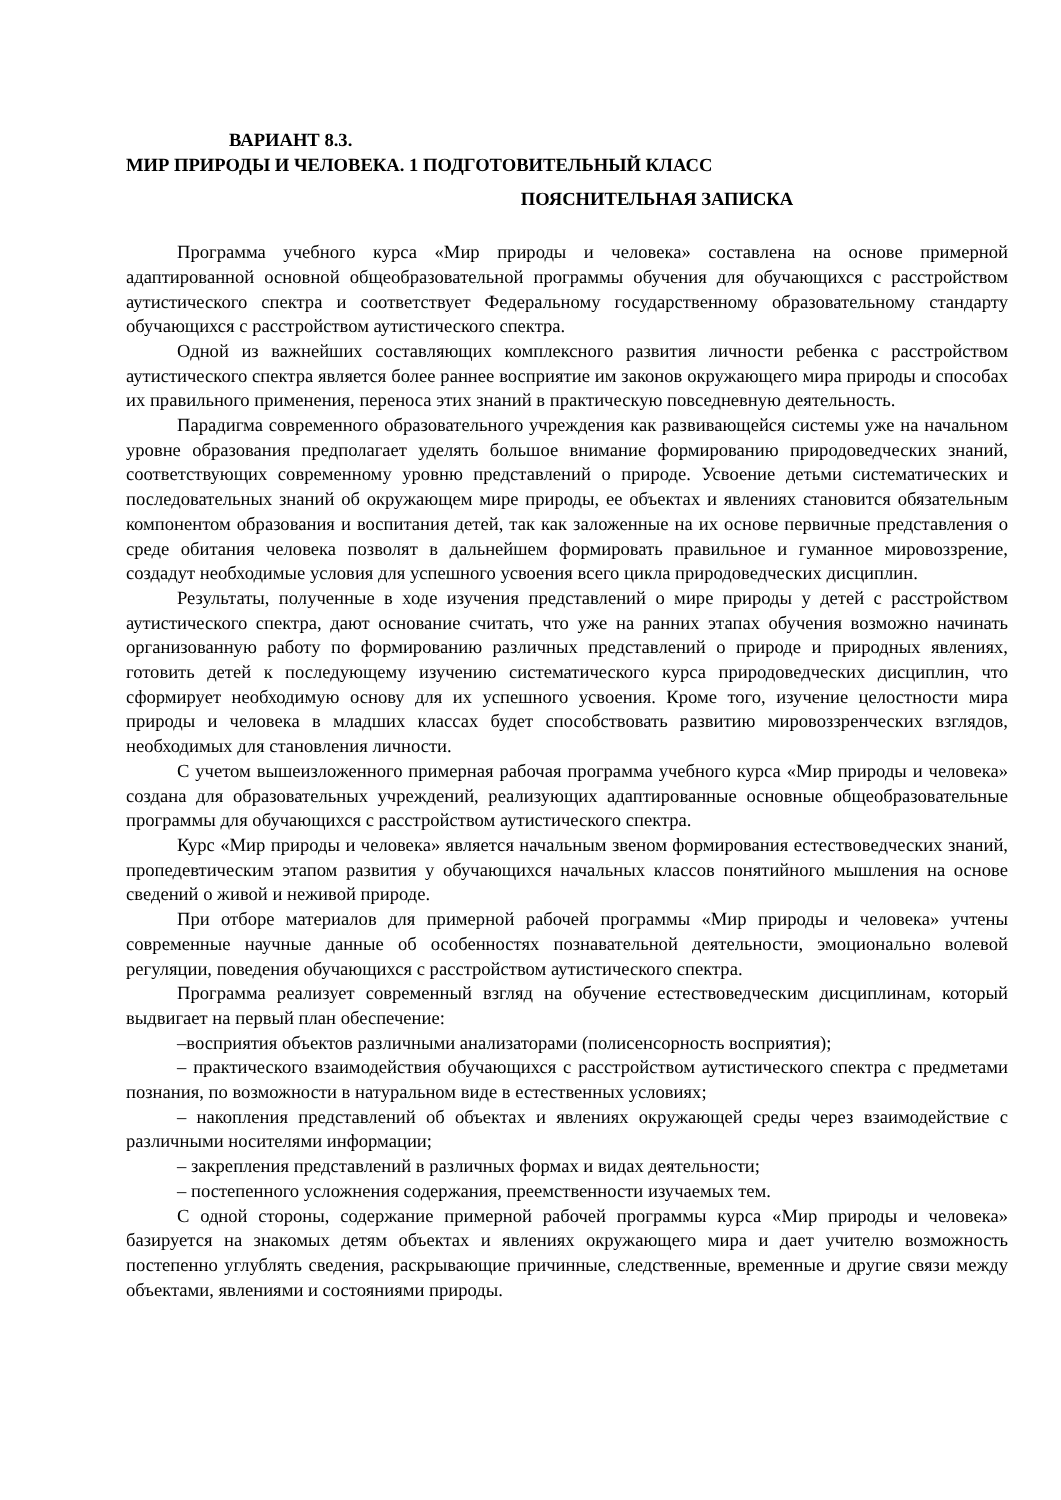ВАРИАНТ 8.3.
МИР ПРИРОДЫ И ЧЕЛОВЕКА. 1 ПОДГОТОВИТЕЛЬНЫЙ КЛАСС
ПОЯСНИТЕЛЬНАЯ ЗАПИСКА
Программа учебного курса «Мир природы и человека» составлена на основе примерной адаптированной основной общеобразовательной программы обучения для обучающихся с расстройством аутистического спектра и соответствует Федеральному государственному образовательному стандарту обучающихся с расстройством аутистического спектра.
Одной из важнейших составляющих комплексного развития личности ребенка с расстройством аутистического спектра является более раннее восприятие им законов окружающего мира природы и способах их правильного применения, переноса этих знаний в практическую повседневную деятельность.
Парадигма современного образовательного учреждения как развивающейся системы уже на начальном уровне образования предполагает уделять большое внимание формированию природоведческих знаний, соответствующих современному уровню представлений о природе. Усвоение детьми систематических и последовательных знаний об окружающем мире природы, ее объектах и явлениях становится обязательным компонентом образования и воспитания детей, так как заложенные на их основе первичные представления о среде обитания человека позволят в дальнейшем формировать правильное и гуманное мировоззрение, создадут необходимые условия для успешного усвоения всего цикла природоведческих дисциплин.
Результаты, полученные в ходе изучения представлений о мире природы у детей с расстройством аутистического спектра, дают основание считать, что уже на ранних этапах обучения возможно начинать организованную работу по формированию различных представлений о природе и природных явлениях, готовить детей к последующему изучению систематического курса природоведческих дисциплин, что сформирует необходимую основу для их успешного усвоения. Кроме того, изучение целостности мира природы и человека в младших классах будет способствовать развитию мировоззренческих взглядов, необходимых для становления личности.
С учетом вышеизложенного примерная рабочая программа учебного курса «Мир природы и человека» создана для образовательных учреждений, реализующих адаптированные основные общеобразовательные программы для обучающихся с расстройством аутистического спектра.
Курс «Мир природы и человека» является начальным звеном формирования естествоведческих знаний, пропедевтическим этапом развития у обучающихся начальных классов понятийного мышления на основе сведений о живой и неживой природе.
При отборе материалов для примерной рабочей программы «Мир природы и человека» учтены современные научные данные об особенностях познавательной деятельности, эмоционально волевой регуляции, поведения обучающихся с расстройством аутистического спектра.
Программа реализует современный взгляд на обучение естествоведческим дисциплинам, который выдвигает на первый план обеспечение:
–восприятия объектов различными анализаторами (полисенсорность восприятия);
– практического взаимодействия обучающихся с расстройством аутистического спектра с предметами познания, по возможности в натуральном виде в естественных условиях;
– накопления представлений об объектах и явлениях окружающей среды через взаимодействие с различными носителями информации;
– закрепления представлений в различных формах и видах деятельности;
– постепенного усложнения содержания, преемственности изучаемых тем.
С одной стороны, содержание примерной рабочей программы курса «Мир природы и человека» базируется на знакомых детям объектах и явлениях окружающего мира и дает учителю возможность постепенно углублять сведения, раскрывающие причинные, следственные, временные и другие связи между объектами, явлениями и состояниями природы.